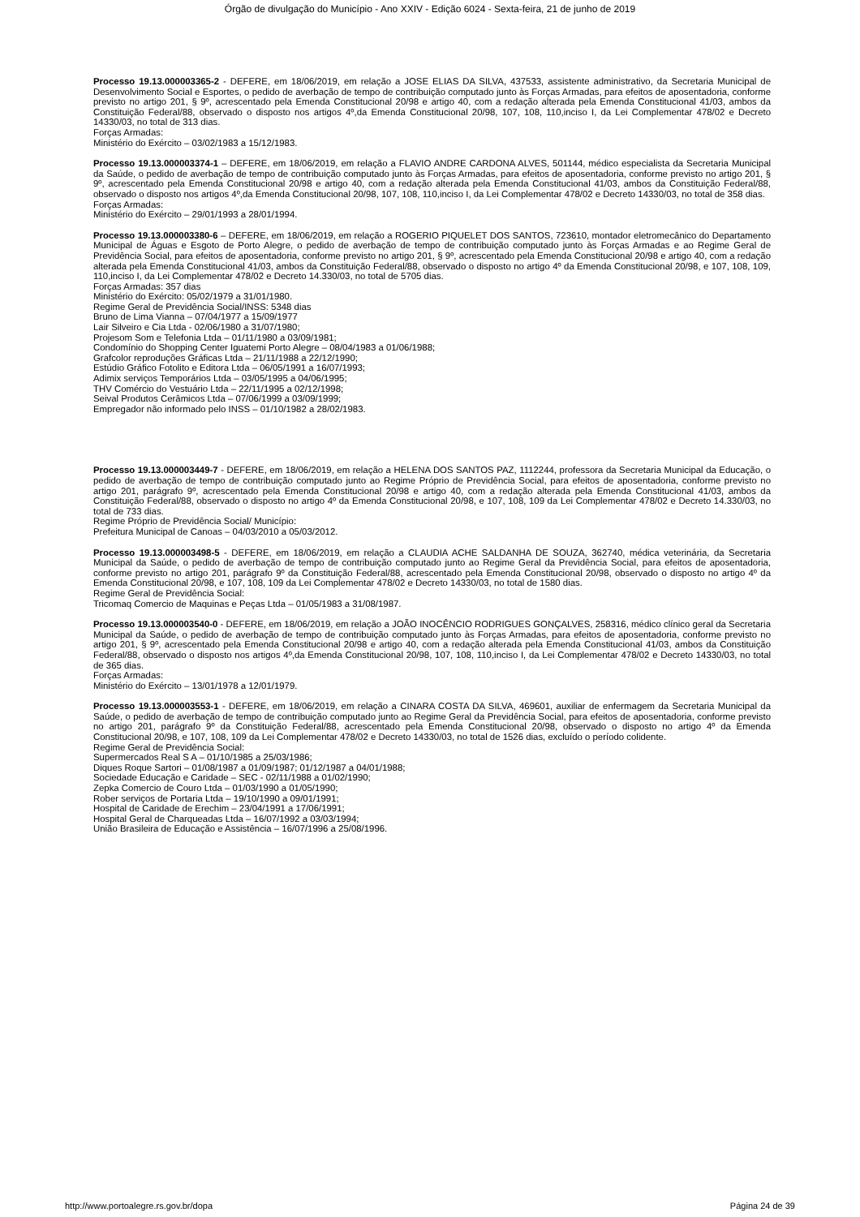Órgão de divulgação do Município - Ano XXIV - Edição 6024 - Sexta-feira, 21 de junho de 2019
Processo 19.13.000003365-2 - DEFERE, em 18/06/2019, em relação a JOSE ELIAS DA SILVA, 437533, assistente administrativo, da Secretaria Municipal de Desenvolvimento Social e Esportes, o pedido de averbação de tempo de contribuição computado junto às Forças Armadas, para efeitos de aposentadoria, conforme previsto no artigo 201, § 9º, acrescentado pela Emenda Constitucional 20/98 e artigo 40, com a redação alterada pela Emenda Constitucional 41/03, ambos da Constituição Federal/88, observado o disposto nos artigos 4º,da Emenda Constitucional 20/98, 107, 108, 110,inciso I, da Lei Complementar 478/02 e Decreto 14330/03, no total de 313 dias.
Forças Armadas:
Ministério do Exército – 03/02/1983 a 15/12/1983.
Processo 19.13.000003374-1 – DEFERE, em 18/06/2019, em relação a FLAVIO ANDRE CARDONA ALVES, 501144, médico especialista da Secretaria Municipal da Saúde, o pedido de averbação de tempo de contribuição computado junto às Forças Armadas, para efeitos de aposentadoria, conforme previsto no artigo 201, § 9º, acrescentado pela Emenda Constitucional 20/98 e artigo 40, com a redação alterada pela Emenda Constitucional 41/03, ambos da Constituição Federal/88, observado o disposto nos artigos 4º,da Emenda Constitucional 20/98, 107, 108, 110,inciso I, da Lei Complementar 478/02 e Decreto 14330/03, no total de 358 dias.
Forças Armadas:
Ministério do Exército – 29/01/1993 a 28/01/1994.
Processo 19.13.000003380-6 – DEFERE, em 18/06/2019, em relação a ROGERIO PIQUELET DOS SANTOS, 723610, montador eletromecânico do Departamento Municipal de Águas e Esgoto de Porto Alegre, o pedido de averbação de tempo de contribuição computado junto às Forças Armadas e ao Regime Geral de Previdência Social, para efeitos de aposentadoria, conforme previsto no artigo 201, § 9º, acrescentado pela Emenda Constitucional 20/98 e artigo 40, com a redação alterada pela Emenda Constitucional 41/03, ambos da Constituição Federal/88, observado o disposto no artigo 4º da Emenda Constitucional 20/98, e 107, 108, 109, 110,inciso I, da Lei Complementar 478/02 e Decreto 14.330/03, no total de 5705 dias.
Forças Armadas: 357 dias
Ministério do Exército: 05/02/1979 a 31/01/1980.
Regime Geral de Previdência Social/INSS: 5348 dias
Bruno de Lima Vianna – 07/04/1977 a 15/09/1977
Lair Silveiro e Cia Ltda - 02/06/1980 a 31/07/1980;
Projesom Som e Telefonia Ltda – 01/11/1980 a 03/09/1981;
Condomínio do Shopping Center Iguatemi Porto Alegre – 08/04/1983 a 01/06/1988;
Grafcolor reproduções Gráficas Ltda – 21/11/1988 a 22/12/1990;
Estúdio Gráfico Fotolito e Editora Ltda – 06/05/1991 a 16/07/1993;
Adimix serviços Temporários Ltda – 03/05/1995 a 04/06/1995;
THV Comércio do Vestuário Ltda – 22/11/1995 a 02/12/1998;
Seival Produtos Cerâmicos Ltda – 07/06/1999 a 03/09/1999;
Empregador não informado pelo INSS – 01/10/1982 a 28/02/1983.
Processo 19.13.000003449-7 - DEFERE, em 18/06/2019, em relação a HELENA DOS SANTOS PAZ, 1112244, professora da Secretaria Municipal da Educação, o pedido de averbação de tempo de contribuição computado junto ao Regime Próprio de Previdência Social, para efeitos de aposentadoria, conforme previsto no artigo 201, parágrafo 9º, acrescentado pela Emenda Constitucional 20/98 e artigo 40, com a redação alterada pela Emenda Constitucional 41/03, ambos da Constituição Federal/88, observado o disposto no artigo 4º da Emenda Constitucional 20/98, e 107, 108, 109 da Lei Complementar 478/02 e Decreto 14.330/03, no total de 733 dias.
Regime Próprio de Previdência Social/ Município:
Prefeitura Municipal de Canoas – 04/03/2010 a 05/03/2012.
Processo 19.13.000003498-5 - DEFERE, em 18/06/2019, em relação a CLAUDIA ACHE SALDANHA DE SOUZA, 362740, médica veterinária, da Secretaria Municipal da Saúde, o pedido de averbação de tempo de contribuição computado junto ao Regime Geral da Previdência Social, para efeitos de aposentadoria, conforme previsto no artigo 201, parágrafo 9º da Constituição Federal/88, acrescentado pela Emenda Constitucional 20/98, observado o disposto no artigo 4º da Emenda Constitucional 20/98, e 107, 108, 109 da Lei Complementar 478/02 e Decreto 14330/03, no total de 1580 dias.
Regime Geral de Previdência Social:
Tricomaq Comercio de Maquinas e Peças Ltda – 01/05/1983 a 31/08/1987.
Processo 19.13.000003540-0 - DEFERE, em 18/06/2019, em relação a JOÃO INOCÊNCIO RODRIGUES GONÇALVES, 258316, médico clínico geral da Secretaria Municipal da Saúde, o pedido de averbação de tempo de contribuição computado junto às Forças Armadas, para efeitos de aposentadoria, conforme previsto no artigo 201, § 9º, acrescentado pela Emenda Constitucional 20/98 e artigo 40, com a redação alterada pela Emenda Constitucional 41/03, ambos da Constituição Federal/88, observado o disposto nos artigos 4º,da Emenda Constitucional 20/98, 107, 108, 110,inciso I, da Lei Complementar 478/02 e Decreto 14330/03, no total de 365 dias.
Forças Armadas:
Ministério do Exército – 13/01/1978 a 12/01/1979.
Processo 19.13.000003553-1 - DEFERE, em 18/06/2019, em relação a CINARA COSTA DA SILVA, 469601, auxiliar de enfermagem da Secretaria Municipal da Saúde, o pedido de averbação de tempo de contribuição computado junto ao Regime Geral da Previdência Social, para efeitos de aposentadoria, conforme previsto no artigo 201, parágrafo 9º da Constituição Federal/88, acrescentado pela Emenda Constitucional 20/98, observado o disposto no artigo 4º da Emenda Constitucional 20/98, e 107, 108, 109 da Lei Complementar 478/02 e Decreto 14330/03, no total de 1526 dias, excluído o período colidente.
Regime Geral de Previdência Social:
Supermercados Real S A – 01/10/1985 a 25/03/1986;
Diques Roque Sartori – 01/08/1987 a 01/09/1987; 01/12/1987 a 04/01/1988;
Sociedade Educação e Caridade – SEC - 02/11/1988 a 01/02/1990;
Zepka Comercio de Couro Ltda – 01/03/1990 a 01/05/1990;
Rober serviços de Portaria Ltda – 19/10/1990 a 09/01/1991;
Hospital de Caridade de Erechim – 23/04/1991 a 17/06/1991;
Hospital Geral de Charqueadas Ltda – 16/07/1992 a 03/03/1994;
União Brasileira de Educação e Assistência – 16/07/1996 a 25/08/1996.
http://www.portoalegre.rs.gov.br/dopa Página 24 de 39